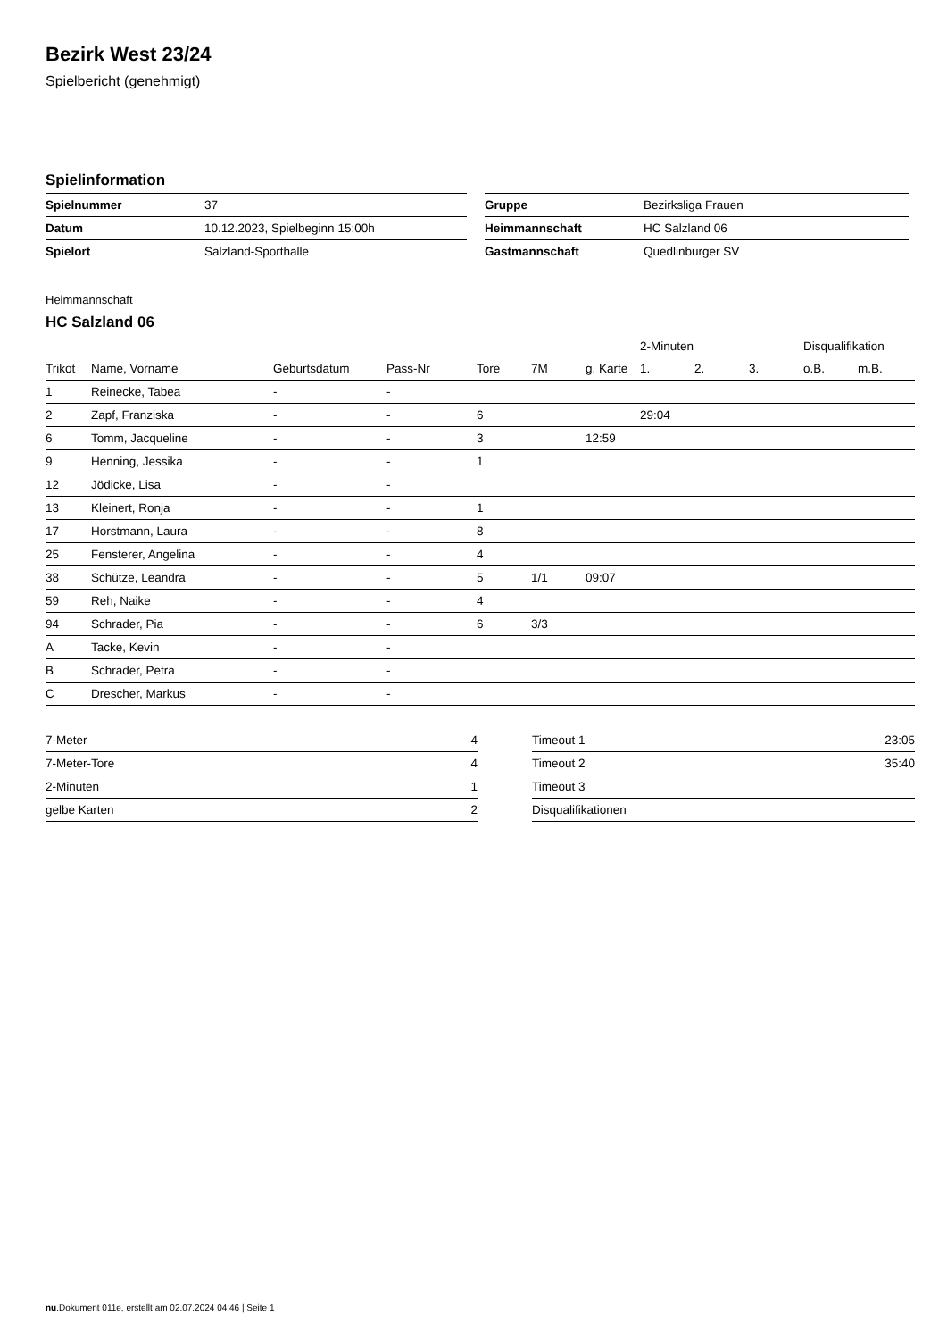Bezirk West 23/24
Spielbericht (genehmigt)
Spielinformation
| Spielnummer | 37 |
| Datum | 10.12.2023, Spielbeginn 15:00h |
| Spielort | Salzland-Sporthalle |
| Gruppe | Bezirksliga Frauen |
| Heimmannschaft | HC Salzland 06 |
| Gastmannschaft | Quedlinburger SV |
Heimmannschaft
HC Salzland 06
| | | | | | | | 2-Minuten | | | Disqualifikation | |
| --- | --- | --- | --- | --- | --- | --- | --- | --- | --- | --- | --- |
| Trikot | Name, Vorname | Geburtsdatum | Pass-Nr | Tore | 7M | g. Karte | 1. | 2. | 3. | o.B. | m.B. |
| 1 | Reinecke, Tabea | - | - | | | | | | | | |
| 2 | Zapf, Franziska | - | - | 6 | | | 29:04 | | | | |
| 6 | Tomm, Jacqueline | - | - | 3 | | 12:59 | | | | | |
| 9 | Henning, Jessika | - | - | 1 | | | | | | | |
| 12 | Jödicke, Lisa | - | - | | | | | | | | |
| 13 | Kleinert, Ronja | - | - | 1 | | | | | | | |
| 17 | Horstmann, Laura | - | - | 8 | | | | | | | |
| 25 | Fensterer, Angelina | - | - | 4 | | | | | | | |
| 38 | Schütze, Leandra | - | - | 5 | 1/1 | 09:07 | | | | | |
| 59 | Reh, Naike | - | - | 4 | | | | | | | |
| 94 | Schrader, Pia | - | - | 6 | 3/3 | | | | | | |
| A | Tacke, Kevin | - | - | | | | | | | | |
| B | Schrader, Petra | - | - | | | | | | | | |
| C | Drescher, Markus | - | - | | | | | | | | |
| 7-Meter | 4 |
| 7-Meter-Tore | 4 |
| 2-Minuten | 1 |
| gelbe Karten | 2 |
| Timeout 1 | 23:05 |
| Timeout 2 | 35:40 |
| Timeout 3 | |
| Disqualifikationen | |
nu.Dokument 011e, erstellt am 02.07.2024 04:46 | Seite 1